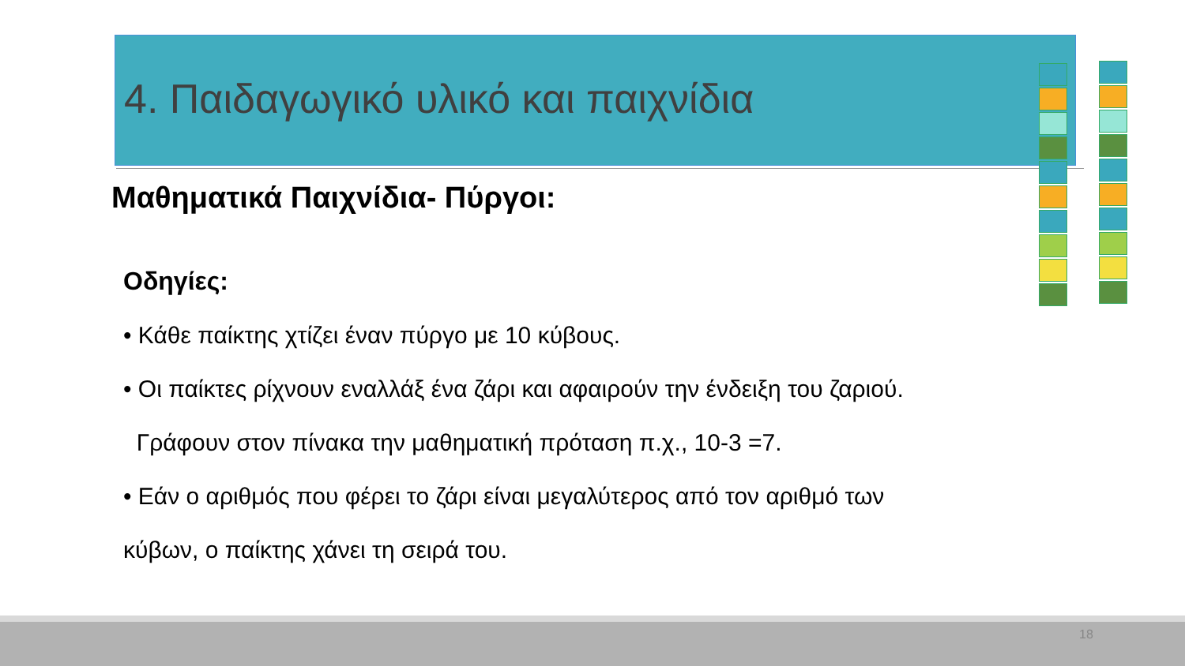4. Παιδαγωγικό υλικό και παιχνίδια
Μαθηματικά Παιχνίδια- Πύργοι:
Οδηγίες:
• Κάθε παίκτης χτίζει έναν πύργο με 10 κύβους.
• Οι παίκτες ρίχνουν εναλλάξ ένα ζάρι και αφαιρούν την ένδειξη του ζαριού.
Γράφουν στον πίνακα την μαθηματική πρόταση π.χ., 10-3 =7.
• Εάν ο αριθμός που φέρει το ζάρι είναι μεγαλύτερος από τον αριθμό των
κύβων, ο παίκτης χάνει τη σειρά του.
18